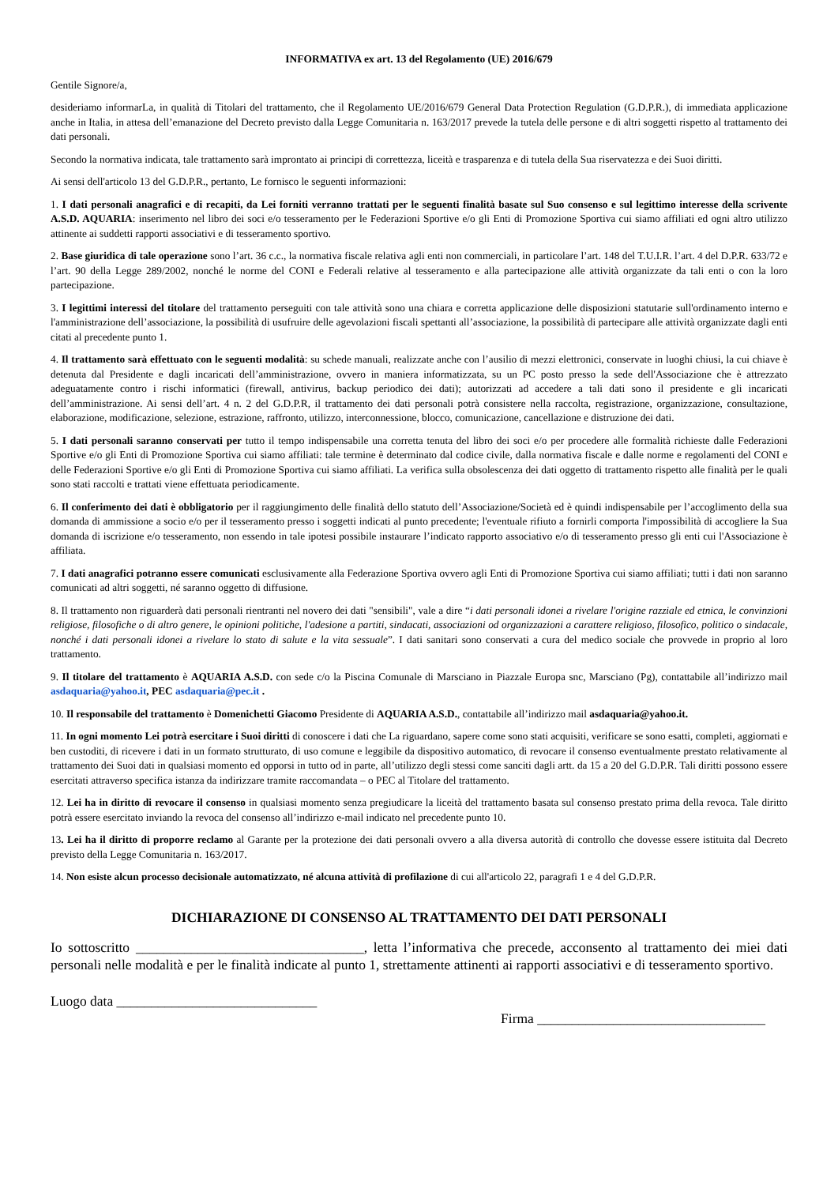INFORMATIVA ex art. 13 del Regolamento (UE) 2016/679
Gentile Signore/a,
desideriamo informarLa, in qualità di Titolari del trattamento, che il Regolamento UE/2016/679 General Data Protection Regulation (G.D.P.R.), di immediata applicazione anche in Italia, in attesa dell’emanazione del Decreto previsto dalla Legge Comunitaria n. 163/2017 prevede la tutela delle persone e di altri soggetti rispetto al trattamento dei dati personali.
Secondo la normativa indicata, tale trattamento sarà improntato ai principi di correttezza, liceità e trasparenza e di tutela della Sua riservatezza e dei Suoi diritti.
Ai sensi dell'articolo 13 del G.D.P.R., pertanto, Le fornisco le seguenti informazioni:
1. I dati personali anagrafici e di recapiti, da Lei forniti verranno trattati per le seguenti finalità basate sul Suo consenso e sul legittimo interesse della scrivente A.S.D. AQUARIA: inserimento nel libro dei soci e/o tesseramento per le Federazioni Sportive e/o gli Enti di Promozione Sportiva cui siamo affiliati ed ogni altro utilizzo attinente ai suddetti rapporti associativi e di tesseramento sportivo.
2. Base giuridica di tale operazione sono l’art. 36 c.c., la normativa fiscale relativa agli enti non commerciali, in particolare l’art. 148 del T.U.I.R. l’art. 4 del D.P.R. 633/72 e l’art. 90 della Legge 289/2002, nonché le norme del CONI e Federali relative al tesseramento e alla partecipazione alle attività organizzate da tali enti o con la loro partecipazione.
3. I legittimi interessi del titolare del trattamento perseguiti con tale attività sono una chiara e corretta applicazione delle disposizioni statutarie sull'ordinamento interno e l'amministrazione dell’associazione, la possibilità di usufruire delle agevolazioni fiscali spettanti all’associazione, la possibilità di partecipare alle attività organizzate dagli enti citati al precedente punto 1.
4. Il trattamento sarà effettuato con le seguenti modalità: su schede manuali, realizzate anche con l’ausilio di mezzi elettronici, conservate in luoghi chiusi, la cui chiave è detenuta dal Presidente e dagli incaricati dell’amministrazione, ovvero in maniera informatizzata, su un PC posto presso la sede dell'Associazione che è attrezzato adeguatamente contro i rischi informatici (firewall, antivirus, backup periodico dei dati); autorizzati ad accedere a tali dati sono il presidente e gli incaricati dell’amministrazione. Ai sensi dell’art. 4 n. 2 del G.D.P.R, il trattamento dei dati personali potrà consistere nella raccolta, registrazione, organizzazione, consultazione, elaborazione, modificazione, selezione, estrazione, raffronto, utilizzo, interconnessione, blocco, comunicazione, cancellazione e distruzione dei dati.
5. I dati personali saranno conservati per tutto il tempo indispensabile una corretta tenuta del libro dei soci e/o per procedere alle formalità richieste dalle Federazioni Sportive e/o gli Enti di Promozione Sportiva cui siamo affiliati: tale termine è determinato dal codice civile, dalla normativa fiscale e dalle norme e regolamenti del CONI e delle Federazioni Sportive e/o gli Enti di Promozione Sportiva cui siamo affiliati. La verifica sulla obsolescenza dei dati oggetto di trattamento rispetto alle finalità per le quali sono stati raccolti e trattati viene effettuata periodicamente.
6. Il conferimento dei dati è obbligatorio per il raggiungimento delle finalità dello statuto dell’Associazione/Società ed è quindi indispensabile per l’accoglimento della sua domanda di ammissione a socio e/o per il tesseramento presso i soggetti indicati al punto precedente; l'eventuale rifiuto a fornirli comporta l'impossibilità di accogliere la Sua domanda di iscrizione e/o tesseramento, non essendo in tale ipotesi possibile instaurare l’indicato rapporto associativo e/o di tesseramento presso gli enti cui l'Associazione è affiliata.
7. I dati anagrafici potranno essere comunicati esclusivamente alla Federazione Sportiva ovvero agli Enti di Promozione Sportiva cui siamo affiliati; tutti i dati non saranno comunicati ad altri soggetti, né saranno oggetto di diffusione.
8. Il trattamento non riguarderà dati personali rientranti nel novero dei dati "sensibili", vale a dire “i dati personali idonei a rivelare l'origine razziale ed etnica, le convinzioni religiose, filosofiche o di altro genere, le opinioni politiche, l'adesione a partiti, sindacati, associazioni od organizzazioni a carattere religioso, filosofico, politico o sindacale, nonché i dati personali idonei a rivelare lo stato di salute e la vita sessuale”. I dati sanitari sono conservati a cura del medico sociale che provvede in proprio al loro trattamento.
9. Il titolare del trattamento è AQUARIA A.S.D. con sede c/o la Piscina Comunale di Marsciano in Piazzale Europa snc, Marsciano (Pg), contattabile all’indirizzo mail asdaquaria@yahoo.it, PEC asdaquaria@pec.it .
10. Il responsabile del trattamento è Domenichetti Giacomo Presidente di AQUARIA A.S.D., contattabile all’indirizzo mail asdaquaria@yahoo.it.
11. In ogni momento Lei potrà esercitare i Suoi diritti di conoscere i dati che La riguardano, sapere come sono stati acquisiti, verificare se sono esatti, completi, aggiornati e ben custoditi, di ricevere i dati in un formato strutturato, di uso comune e leggibile da dispositivo automatico, di revocare il consenso eventualmente prestato relativamente al trattamento dei Suoi dati in qualsiasi momento ed opporsi in tutto od in parte, all’utilizzo degli stessi come sanciti dagli artt. da 15 a 20 del G.D.P.R. Tali diritti possono essere esercitati attraverso specifica istanza da indirizzare tramite raccomandata – o PEC al Titolare del trattamento.
12. Lei ha in diritto di revocare il consenso in qualsiasi momento senza pregiudicare la liceità del trattamento basata sul consenso prestato prima della revoca. Tale diritto potrà essere esercitato inviando la revoca del consenso all’indirizzo e-mail indicato nel precedente punto 10.
13. Lei ha il diritto di proporre reclamo al Garante per la protezione dei dati personali ovvero a alla diversa autorità di controllo che dovesse essere istituita dal Decreto previsto della Legge Comunitaria n. 163/2017.
14. Non esiste alcun processo decisionale automatizzato, né alcuna attività di profilazione di cui all'articolo 22, paragrafi 1 e 4 del G.D.P.R.
DICHIARAZIONE DI CONSENSO AL TRATTAMENTO DEI DATI PERSONALI
Io sottoscritto _________________________________, letta l’informativa che precede, acconsento al trattamento dei miei dati personali nelle modalità e per le finalità indicate al punto 1, strettamente attinenti ai rapporti associativi e di tesseramento sportivo.
Luogo data _____________________________
Firma _________________________________